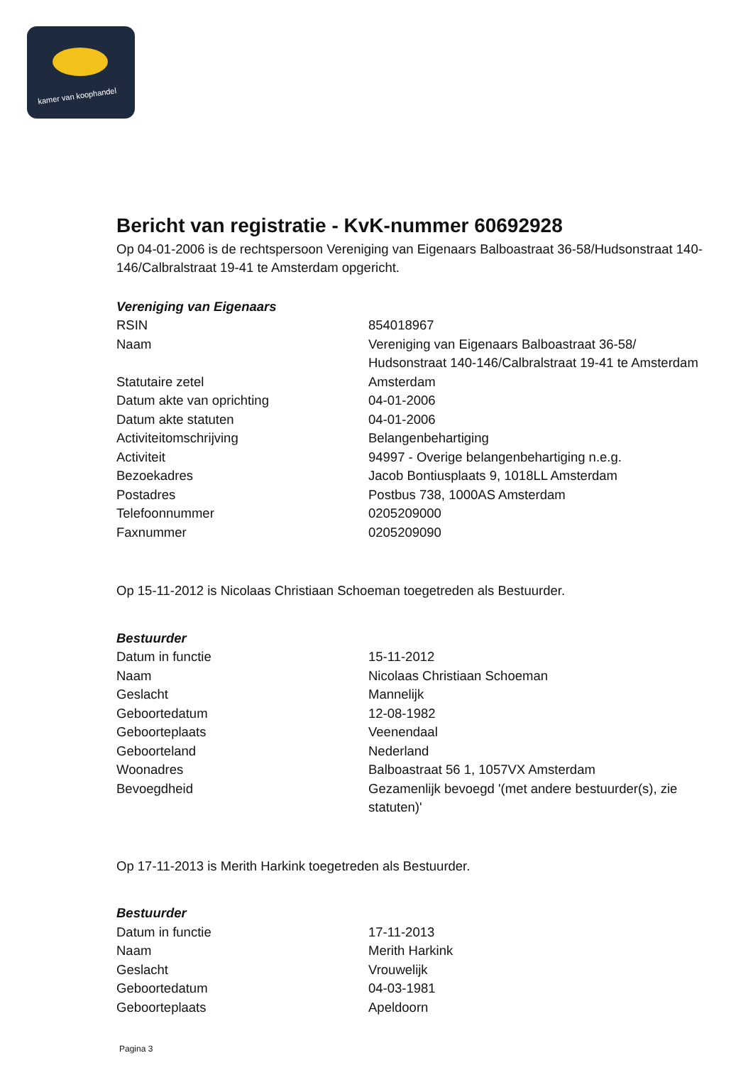kamer van koophandel
Bericht van registratie - KvK-nummer 60692928
Op 04-01-2006 is de rechtspersoon Vereniging van Eigenaars Balboastraat 36-58/Hudsonstraat 140-146/Calbralstraat 19-41 te Amsterdam opgericht.
Vereniging van Eigenaars
| RSIN | 854018967 |
| Naam | Vereniging van Eigenaars Balboastraat 36-58/ Hudsonstraat 140-146/Calbralstraat 19-41 te Amsterdam |
| Statutaire zetel | Amsterdam |
| Datum akte van oprichting | 04-01-2006 |
| Datum akte statuten | 04-01-2006 |
| Activiteitomschrijving | Belangenbehartiging |
| Activiteit | 94997 - Overige belangenbehartiging n.e.g. |
| Bezoekadres | Jacob Bontiusplaats 9, 1018LL Amsterdam |
| Postadres | Postbus 738, 1000AS Amsterdam |
| Telefoonnummer | 0205209000 |
| Faxnummer | 0205209090 |
Op 15-11-2012 is Nicolaas Christiaan Schoeman toegetreden als Bestuurder.
Bestuurder
| Datum in functie | 15-11-2012 |
| Naam | Nicolaas Christiaan Schoeman |
| Geslacht | Mannelijk |
| Geboortedatum | 12-08-1982 |
| Geboorteplaats | Veenendaal |
| Geboorteland | Nederland |
| Woonadres | Balboastraat 56 1, 1057VX Amsterdam |
| Bevoegdheid | Gezamenlijk bevoegd '(met andere bestuurder(s), zie statuten)' |
Op 17-11-2013 is Merith Harkink toegetreden als Bestuurder.
Bestuurder
| Datum in functie | 17-11-2013 |
| Naam | Merith Harkink |
| Geslacht | Vrouwelijk |
| Geboortedatum | 04-03-1981 |
| Geboorteplaats | Apeldoorn |
Pagina 3